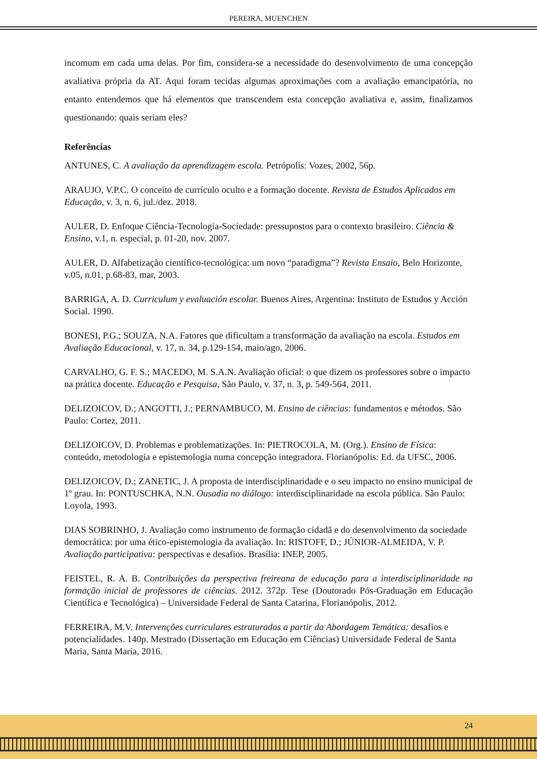PEREIRA, MUENCHEN
incomum em cada uma delas. Por fim, considera-se a necessidade do desenvolvimento de uma concepção avaliativa própria da AT. Aqui foram tecidas algumas aproximações com a avaliação emancipatória, no entanto entendemos que há elementos que transcendem esta concepção avaliativa e, assim, finalizamos questionando: quais seriam eles?
Referências
ANTUNES, C. A avaliação da aprendizagem escola. Petrópolis: Vozes, 2002, 56p.
ARAUJO, V.P.C. O conceito de currículo oculto e a formação docente. Revista de Estudos Aplicados em Educação, v. 3, n. 6, jul./dez. 2018.
AULER, D. Enfoque Ciência-Tecnologia-Sociedade: pressupostos para o contexto brasileiro. Ciência & Ensino, v.1, n. especial, p. 01-20, nov. 2007.
AULER, D. Alfabetização científico-tecnológica: um novo “paradigma”? Revista Ensaio, Belo Horizonte, v.05, n.01, p.68-83, mar, 2003.
BARRIGA, A. D. Curriculum y evaluación escolar. Buenos Aires, Argentina: Instituto de Estudos y Acción Social. 1990.
BONESI, P.G.; SOUZA, N.A. Fatores que dificultam a transformação da avaliação na escola. Estudos em Avaliação Educacional, v. 17, n. 34, p.129-154, maio/ago, 2006.
CARVALHO, G. F. S.; MACEDO, M. S.A.N. Avaliação oficial: o que dizem os professores sobre o impacto na prática docente. Educação e Pesquisa, São Paulo, v. 37, n. 3, p. 549-564, 2011.
DELIZOICOV, D.; ANGOTTI, J.; PERNAMBUCO, M. Ensino de ciências: fundamentos e métodos. São Paulo: Cortez, 2011.
DELIZOICOV, D. Problemas e problematizações. In: PIETROCOLA, M. (Org.). Ensino de Física: conteúdo, metodologia e epistemologia numa concepção integradora. Florianópolis: Ed. da UFSC, 2006.
DELIZOICOV, D.; ZANETIC, J. A proposta de interdisciplinaridade e o seu impacto no ensino municipal de 1º grau. In: PONTUSCHKA, N.N. Ousadia no diálogo: interdisciplinaridade na escola pública. São Paulo: Loyola, 1993.
DIAS SOBRINHO, J. Avaliação como instrumento de formação cidadã e do desenvolvimento da sociedade democrática: por uma ético-epistemologia da avaliação. In: RISTOFF, D.; JÚNIOR-ALMEIDA, V. P. Avaliação participativa: perspectivas e desafios. Brasília: INEP, 2005.
FEISTEL, R. A. B. Contribuições da perspectiva freireana de educação para a interdisciplinaridade na formação inicial de professores de ciências. 2012. 372p. Tese (Doutorado Pós-Graduação em Educação Científica e Tecnológica) – Universidade Federal de Santa Catarina, Florianópolis, 2012.
FERREIRA, M.V. Intervenções curriculares estruturadas a partir da Abordagem Temática: desafios e potencialidades. 140p. Mestrado (Dissertação em Educação em Ciências) Universidade Federal de Santa Maria, Santa Maria, 2016.
24